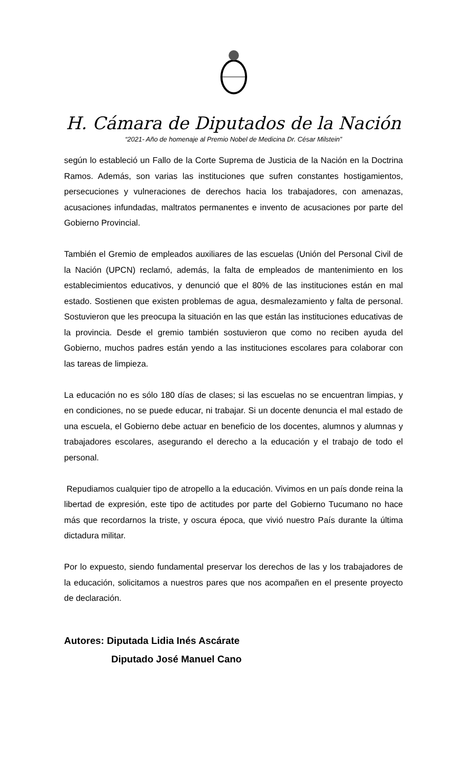H. Cámara de Diputados de la Nación
“2021- Año de homenaje al Premio Nobel de Medicina Dr. César Milstein”
según lo estableció un Fallo de la Corte Suprema de Justicia de la Nación en la Doctrina Ramos. Además, son varias las instituciones que sufren constantes hostigamientos, persecuciones y vulneraciones de derechos hacia los trabajadores, con amenazas, acusaciones infundadas, maltratos permanentes e invento de acusaciones por parte del Gobierno Provincial.
También el Gremio de empleados auxiliares de las escuelas (Unión del Personal Civil de la Nación (UPCN) reclamó, además, la falta de empleados de mantenimiento en los establecimientos educativos, y denunció que el 80% de las instituciones están en mal estado. Sostienen que existen problemas de agua, desmalezamiento y falta de personal. Sostuvieron que les preocupa la situación en las que están las instituciones educativas de la provincia. Desde el gremio también sostuvieron que como no reciben ayuda del Gobierno, muchos padres están yendo a las instituciones escolares para colaborar con las tareas de limpieza.
La educación no es sólo 180 días de clases; si las escuelas no se encuentran limpias, y en condiciones, no se puede educar, ni trabajar. Si un docente denuncia el mal estado de una escuela, el Gobierno debe actuar en beneficio de los docentes, alumnos y alumnas y trabajadores escolares, asegurando el derecho a la educación y el trabajo de todo el personal.
Repudiamos cualquier tipo de atropello a la educación. Vivimos en un país donde reina la libertad de expresión, este tipo de actitudes por parte del Gobierno Tucumano no hace más que recordarnos la triste, y oscura época, que vivió nuestro País durante la última dictadura militar.
Por lo expuesto, siendo fundamental preservar los derechos de las y los trabajadores de la educación, solicitamos a nuestros pares que nos acompañen en el presente proyecto de declaración.
Autores: Diputada Lidia Inés Ascárate
Diputado José Manuel Cano